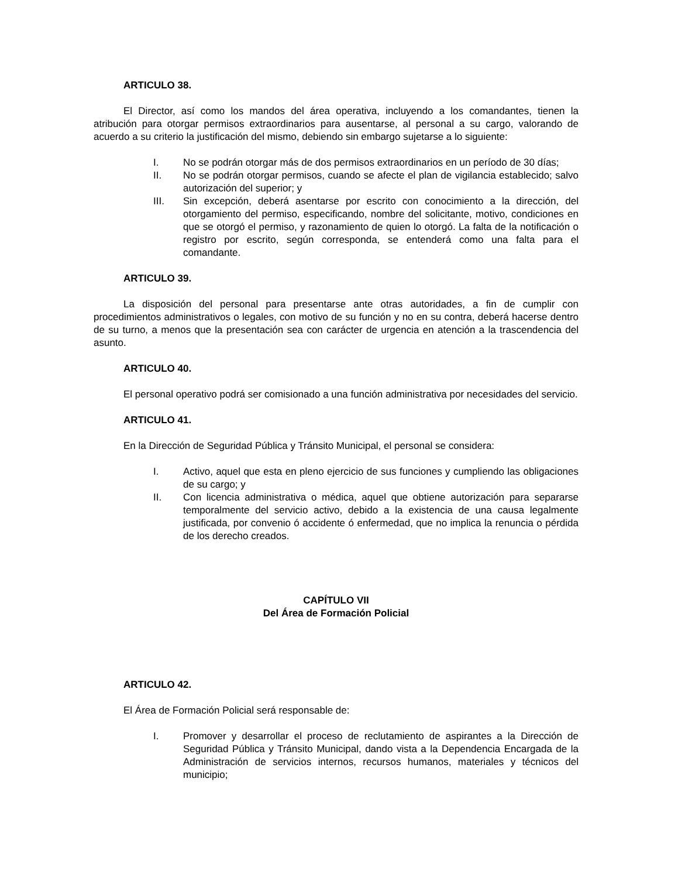ARTICULO 38.
El Director, así como los mandos del área operativa, incluyendo a los comandantes, tienen la atribución para otorgar permisos extraordinarios para ausentarse, al personal a su cargo, valorando de acuerdo a su criterio la justificación del mismo, debiendo sin embargo sujetarse a lo siguiente:
I. No se podrán otorgar más de dos permisos extraordinarios en un período de 30 días;
II. No se podrán otorgar permisos, cuando se afecte el plan de vigilancia establecido; salvo autorización del superior; y
III. Sin excepción, deberá asentarse por escrito con conocimiento a la dirección, del otorgamiento del permiso, especificando, nombre del solicitante, motivo, condiciones en que se otorgó el permiso, y razonamiento de quien lo otorgó. La falta de la notificación o registro por escrito, según corresponda, se entenderá como una falta para el comandante.
ARTICULO 39.
La disposición del personal para presentarse ante otras autoridades, a fin de cumplir con procedimientos administrativos o legales, con motivo de su función y no en su contra, deberá hacerse dentro de su turno, a menos que la presentación sea con carácter de urgencia en atención a la trascendencia del asunto.
ARTICULO 40.
El personal operativo podrá ser comisionado a una función administrativa por necesidades del servicio.
ARTICULO 41.
En la Dirección de Seguridad Pública y Tránsito Municipal, el personal se considera:
I. Activo, aquel que esta en pleno ejercicio de sus funciones y cumpliendo las obligaciones de su cargo; y
II. Con licencia administrativa o médica, aquel que obtiene autorización para separarse temporalmente del servicio activo, debido a la existencia de una causa legalmente justificada, por convenio ó accidente ó enfermedad, que no implica la renuncia o pérdida de los derecho creados.
CAPÍTULO VII
Del Área de Formación Policial
ARTICULO 42.
El Área de Formación Policial será responsable de:
I. Promover y desarrollar el proceso de reclutamiento de aspirantes a la Dirección de Seguridad Pública y Tránsito Municipal, dando vista a la Dependencia Encargada de la Administración de servicios internos, recursos humanos, materiales y técnicos del municipio;